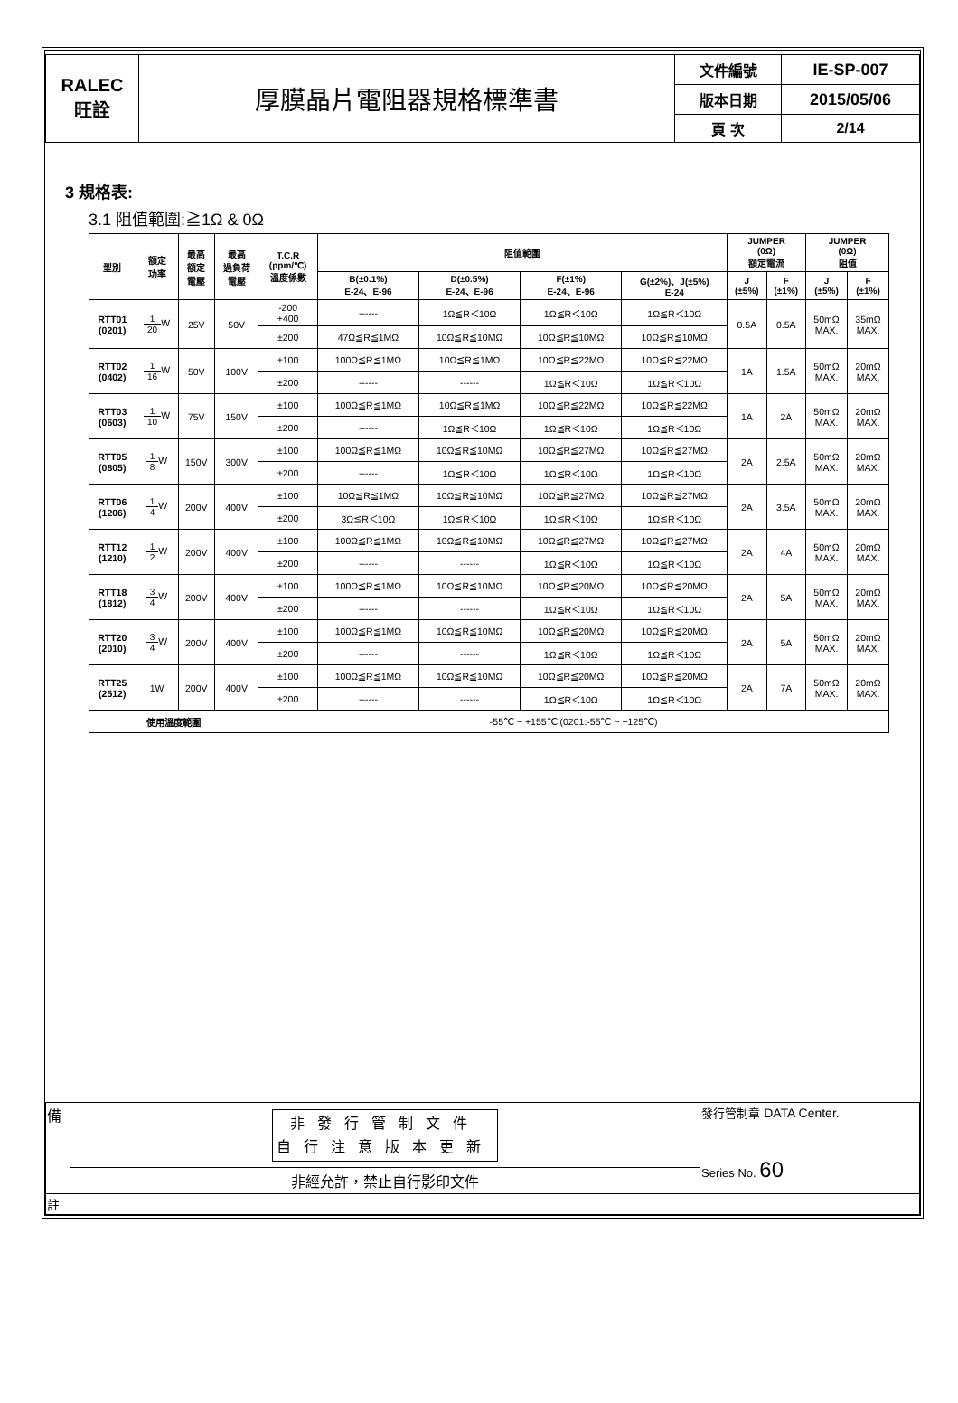| RALEC 旺詮 | 厚膜晶片電阻器規格標準書 | 文件編號 | IE-SP-007 |
| | | 版本日期 | 2015/05/06 |
| | | 頁 次 | 2/14 |
3 規格表:
3.1 阻值範圍:≧1Ω & 0Ω
| 型別 | 額定 功率 | 最高 額定 電壓 | 最高 過負荷 電壓 | T.C.R (ppm/℃) 溫度係數 | 阻值範圍 | | | | JUMPER (0Ω) 額定電流 | | JUMPER (0Ω) 阻值 | |
| --- | --- | --- | --- | --- | --- | --- | --- | --- | --- | --- | --- | --- |
| | | | | | B(±0.1%) E-24、E-96 | D(±0.5%) E-24、E-96 | F(±1%) E-24、E-96 | G(±2%)、J(±5%) E-24 | J (±5%) | F (±1%) | J (±5%) | F (±1%) |
| RTT01 (0201) | 1 20 W | 25V | 50V | -200 +400 | ------ | 1Ω≦R＜10Ω | 1Ω≦R＜10Ω | 1Ω≦R＜10Ω | 0.5A | 0.5A | 50mΩ MAX. | 35mΩ MAX. |
| | | | | ±200 | 47Ω≦R≦1MΩ | 10Ω≦R≦10MΩ | 10Ω≦R≦10MΩ | 10Ω≦R≦10MΩ | | | | |
| RTT02 (0402) | 1 16 W | 50V | 100V | ±100 | 100Ω≦R≦1MΩ | 10Ω≦R≦1MΩ | 10Ω≦R≦22MΩ | 10Ω≦R≦22MΩ | 1A | 1.5A | 50mΩ MAX. | 20mΩ MAX. |
| | | | | ±200 | ------ | ------ | 1Ω≦R＜10Ω | 1Ω≦R＜10Ω | | | | |
| RTT03 (0603) | 1 10 W | 75V | 150V | ±100 | 100Ω≦R≦1MΩ | 10Ω≦R≦1MΩ | 10Ω≦R≦22MΩ | 10Ω≦R≦22MΩ | 1A | 2A | 50mΩ MAX. | 20mΩ MAX. |
| | | | | ±200 | ------ | 1Ω≦R＜10Ω | 1Ω≦R＜10Ω | 1Ω≦R＜10Ω | | | | |
| RTT05 (0805) | 1 8 W | 150V | 300V | ±100 | 100Ω≦R≦1MΩ | 10Ω≦R≦10MΩ | 10Ω≦R≦27MΩ | 10Ω≦R≦27MΩ | 2A | 2.5A | 50mΩ MAX. | 20mΩ MAX. |
| | | | | ±200 | ------ | 1Ω≦R＜10Ω | 1Ω≦R＜10Ω | 1Ω≦R＜10Ω | | | | |
| RTT06 (1206) | 1 4 W | 200V | 400V | ±100 | 10Ω≦R≦1MΩ | 10Ω≦R≦10MΩ | 10Ω≦R≦27MΩ | 10Ω≦R≦27MΩ | 2A | 3.5A | 50mΩ MAX. | 20mΩ MAX. |
| | | | | ±200 | 3Ω≦R＜10Ω | 1Ω≦R＜10Ω | 1Ω≦R＜10Ω | 1Ω≦R＜10Ω | | | | |
| RTT12 (1210) | 1 2 W | 200V | 400V | ±100 | 100Ω≦R≦1MΩ | 10Ω≦R≦10MΩ | 10Ω≦R≦27MΩ | 10Ω≦R≦27MΩ | 2A | 4A | 50mΩ MAX. | 20mΩ MAX. |
| | | | | ±200 | ------ | ------ | 1Ω≦R＜10Ω | 1Ω≦R＜10Ω | | | | |
| RTT18 (1812) | 3 4 W | 200V | 400V | ±100 | 100Ω≦R≦1MΩ | 10Ω≦R≦10MΩ | 10Ω≦R≦20MΩ | 10Ω≦R≦20MΩ | 2A | 5A | 50mΩ MAX. | 20mΩ MAX. |
| | | | | ±200 | ------ | ------ | 1Ω≦R＜10Ω | 1Ω≦R＜10Ω | | | | |
| RTT20 (2010) | 3 4 W | 200V | 400V | ±100 | 100Ω≦R≦1MΩ | 10Ω≦R≦10MΩ | 10Ω≦R≦20MΩ | 10Ω≦R≦20MΩ | 2A | 5A | 50mΩ MAX. | 20mΩ MAX. |
| | | | | ±200 | ------ | ------ | 1Ω≦R＜10Ω | 1Ω≦R＜10Ω | | | | |
| RTT25 (2512) | 1W | 200V | 400V | ±100 | 100Ω≦R≦1MΩ | 10Ω≦R≦10MΩ | 10Ω≦R≦20MΩ | 10Ω≦R≦20MΩ | 2A | 7A | 50mΩ MAX. | 20mΩ MAX. |
| | | | | ±200 | ------ | ------ | 1Ω≦R＜10Ω | 1Ω≦R＜10Ω | | | | |
| 使用溫度範圍 | | | | -55℃ ~ +155℃ (0201:-55℃ ~ +125℃) | | | | | | | | |
| 備 | 非發行管制文件 自行注意版本更新 | 發行管制章 DATA Center. Series No. 60 |
| | 非經允許，禁止自行影印文件 | |
| 註 | | |